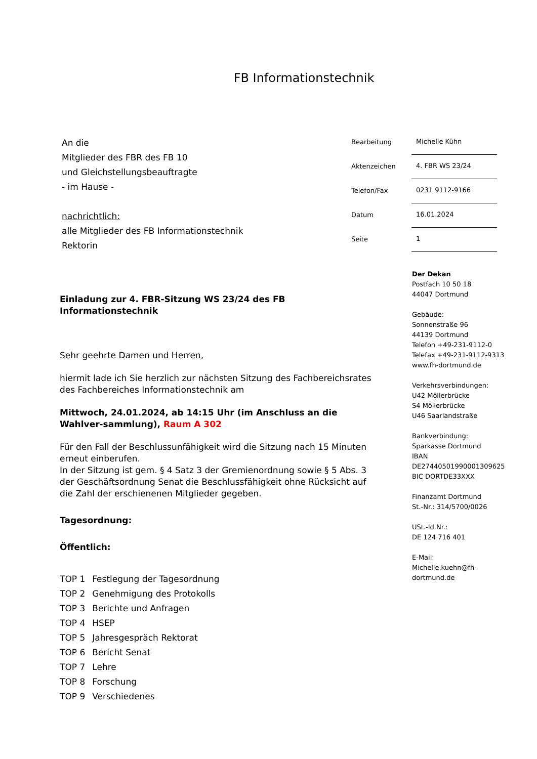FB Informationstechnik
An die
Mitglieder des FBR des FB 10
und Gleichstellungsbeauftragte
- im Hause -
nachrichtlich:
alle Mitglieder des FB Informationstechnik
Rektorin
| Bearbeitung | Michelle Kühn |
| Aktenzeichen | 4. FBR WS 23/24 |
| Telefon/Fax | 0231 9112-9166 |
| Datum | 16.01.2024 |
| Seite | 1 |
Einladung zur 4. FBR-Sitzung WS 23/24 des FB Informationstechnik
Sehr geehrte Damen und Herren,
hiermit lade ich Sie herzlich zur nächsten Sitzung des Fachbereichsrates des Fachbereiches Informationstechnik am
Mittwoch, 24.01.2024, ab 14:15 Uhr (im Anschluss an die Wahlver-sammlung), Raum A 302
Für den Fall der Beschlussunfähigkeit wird die Sitzung nach 15 Minuten erneut einberufen.
In der Sitzung ist gem. § 4 Satz 3 der Gremienordnung sowie § 5 Abs. 3 der Geschäftsordnung Senat die Beschlussfähigkeit ohne Rücksicht auf die Zahl der erschienenen Mitglieder gegeben.
Tagesordnung:
Öffentlich:
| TOP 1 | Festlegung der Tagesordnung |
| TOP 2 | Genehmigung des Protokolls |
| TOP 3 | Berichte und Anfragen |
| TOP 4 | HSEP |
| TOP 5 | Jahresgespräch Rektorat |
| TOP 6 | Bericht Senat |
| TOP 7 | Lehre |
| TOP 8 | Forschung |
| TOP 9 | Verschiedenes |
Der Dekan
Postfach 10 50 18
44047 Dortmund
Gebäude:
Sonnenstraße 96
44139 Dortmund
Telefon +49-231-9112-0
Telefax +49-231-9112-9313
www.fh-dortmund.de
Verkehrsverbindungen:
U42 Möllerbrücke
S4 Möllerbrücke
U46 Saarlandstraße
Bankverbindung:
Sparkasse Dortmund
IBAN
DE27440501990001309625
BIC DORTDE33XXX
Finanzamt Dortmund
St.-Nr.: 314/5700/0026
USt.-Id.Nr.:
DE 124 716 401
E-Mail:
Michelle.kuehn@fh-
dortmund.de